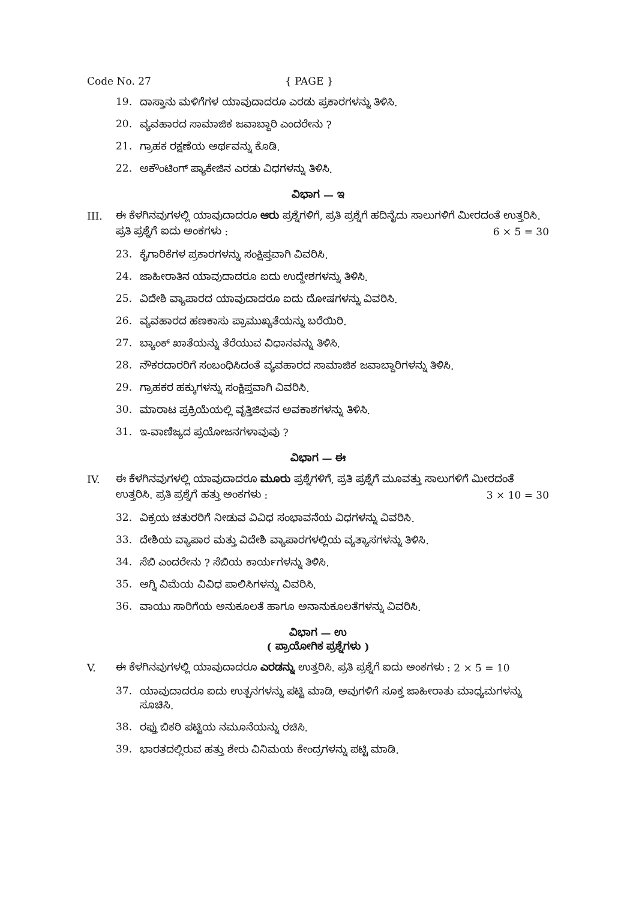Code No. 27 { PAGE }
19. ದಾಸ್ತಾನು ಮಳಿಗೆಗಳ ಯಾವುದಾದರೂ ಎರಡು ಪ್ರಕಾರಗಳನ್ನು ತಿಳಿಸಿ.
20. ವ್ಯವಹಾರದ ಸಾಮಾಜಿಕ ಜವಾಬ್ದಾರಿ ಎಂದರೇನು ?
21. ಗ್ರಾಹಕ ರಕ್ಷಣೆಯ ಅರ್ಥವನ್ನು ಕೊಡಿ.
22. ಅಕೌಂಟಿಂಗ್ ಪ್ಯಾಕೇಜಿನ ಎರಡು ವಿಧಗಳನ್ನು ತಿಳಿಸಿ.
ವಿಭಾಗ — ಇ
III. ಈ ಕೆಳಗಿನವುಗಳಲ್ಲಿ ಯಾವುದಾದರೂ ಆರು ಪ್ರಶ್ನೆಗಳಿಗೆ, ಪ್ರತಿ ಪ್ರಶ್ನೆಗೆ ಹದಿನೈದು ಸಾಲುಗಳಿಗೆ ಮೀರದಂತೆ ಉತ್ತರಿಸಿ. ಪ್ರತಿ ಪ್ರಶ್ನೆಗೆ ಐದು ಅಂಕಗಳು : 6 × 5 = 30
23. ಕೈಗಾರಿಕೆಗಳ ಪ್ರಕಾರಗಳನ್ನು ಸಂಕ್ಷಿಪ್ತವಾಗಿ ವಿವರಿಸಿ.
24. ಜಾಹೀರಾತಿನ ಯಾವುದಾದರೂ ಐದು ಉದ್ದೇಶಗಳನ್ನು ತಿಳಿಸಿ.
25. ವಿದೇಶಿ ವ್ಯಾಪಾರದ ಯಾವುದಾದರೂ ಐದು ದೋಷಗಳನ್ನು ವಿವರಿಸಿ.
26. ವ್ಯವಹಾರದ ಹಣಕಾಸು ಪ್ರಾಮುಖ್ಯತೆಯನ್ನು ಬರೆಯಿರಿ.
27. ಬ್ಯಾಂಕ್ ಖಾತೆಯನ್ನು ತೆರೆಯುವ ವಿಧಾನವನ್ನು ತಿಳಿಸಿ.
28. ನೌಕರದಾರರಿಗೆ ಸಂಬಂಧಿಸಿದಂತೆ ವ್ಯವಹಾರದ ಸಾಮಾಜಿಕ ಜವಾಬ್ದಾರಿಗಳನ್ನು ತಿಳಿಸಿ.
29. ಗ್ರಾಹಕರ ಹಕ್ಕುಗಳನ್ನು ಸಂಕ್ಷಿಪ್ತವಾಗಿ ವಿವರಿಸಿ.
30. ಮಾರಾಟ ಪ್ರಕ್ರಿಯೆಯಲ್ಲಿ ವೃತ್ತಿಜೀವನ ಅವಕಾಶಗಳನ್ನು ತಿಳಿಸಿ.
31. ಇ-ವಾಣಿಜ್ಯದ ಪ್ರಯೋಜನಗಳಾವುವು ?
ವಿಭಾಗ — ಈ
IV. ಈ ಕೆಳಗಿನವುಗಳಲ್ಲಿ ಯಾವುದಾದರೂ ಮೂರು ಪ್ರಶ್ನೆಗಳಿಗೆ, ಪ್ರತಿ ಪ್ರಶ್ನೆಗೆ ಮೂವತ್ತು ಸಾಲುಗಳಿಗೆ ಮೀರದಂತೆ ಉತ್ತರಿಸಿ. ಪ್ರತಿ ಪ್ರಶ್ನೆಗೆ ಹತ್ತು ಅಂಕಗಳು : 3 × 10 = 30
32. ವಿಕ್ರಯ ಚತುರರಿಗೆ ನೀಡುವ ವಿವಿಧ ಸಂಭಾವನೆಯ ವಿಧಗಳನ್ನು ವಿವರಿಸಿ.
33. ದೇಶಿಯ ವ್ಯಾಪಾರ ಮತ್ತು ವಿದೇಶಿ ವ್ಯಾಪಾರಗಳಲ್ಲಿಯ ವ್ಯತ್ಯಾಸಗಳನ್ನು ತಿಳಿಸಿ.
34. ಸೆಬಿ ಎಂದರೇನು ? ಸೆಬಿಯ ಕಾರ್ಯಗಳನ್ನು ತಿಳಿಸಿ.
35. ಅಗ್ನಿ ವಿಮೆಯ ವಿವಿಧ ಪಾಲಿಸಿಗಳನ್ನು ವಿವರಿಸಿ.
36. ವಾಯು ಸಾರಿಗೆಯ ಅನುಕೂಲತೆ ಹಾಗೂ ಅನಾನುಕೂಲತೆಗಳನ್ನು ವಿವರಿಸಿ.
ವಿಭಾಗ — ಉ
( ಪ್ರಾಯೋಗಿಕ ಪ್ರಶ್ನೆಗಳು )
V. ಈ ಕೆಳಗಿನವುಗಳಲ್ಲಿ ಯಾವುದಾದರೂ ಎರಡನ್ನು ಉತ್ತರಿಸಿ. ಪ್ರತಿ ಪ್ರಶ್ನೆಗೆ ಐದು ಅಂಕಗಳು : 2 × 5 = 10
37. ಯಾವುದಾದರೂ ಐದು ಉತ್ಪನಗಳನ್ನು ಪಟ್ಟಿ ಮಾಡಿ, ಅವುಗಳಿಗೆ ಸೂಕ್ತ ಜಾಹೀರಾತು ಮಾಧ್ಯಮಗಳನ್ನು ಸೂಚಿಸಿ.
38. ರಫ್ತು ಬಿಕರಿ ಪಟ್ಟಿಯ ನಮೂನೆಯನ್ನು ರಚಿಸಿ.
39. ಭಾರತದಲ್ಲಿರುವ ಹತ್ತು ಶೇರು ವಿನಿಮಯ ಕೇಂದ್ರಗಳನ್ನು ಪಟ್ಟಿ ಮಾಡಿ.